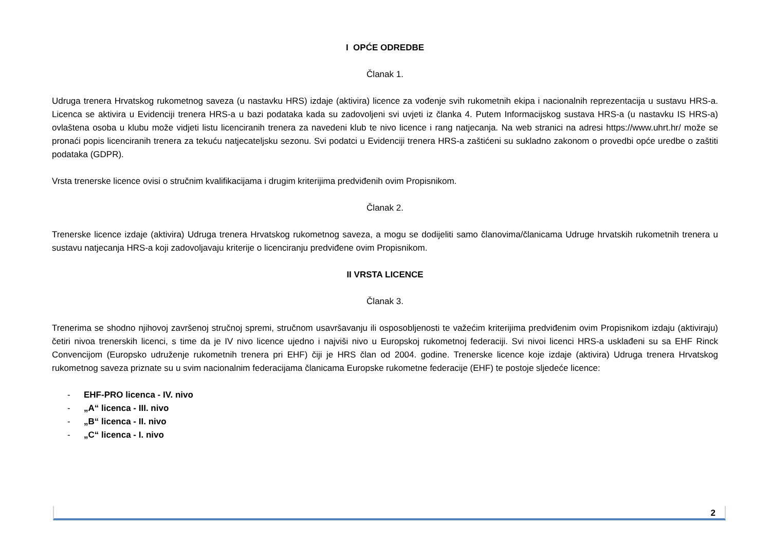I OPĆE ODREDBE
Članak 1.
Udruga trenera Hrvatskog rukometnog saveza (u nastavku HRS) izdaje (aktivira) licence za vođenje svih rukometnih ekipa i nacionalnih reprezentacija u sustavu HRS-a. Licenca se aktivira u Evidenciji trenera HRS-a u bazi podataka kada su zadovoljeni svi uvjeti iz članka 4. Putem Informacijskog sustava HRS-a (u nastavku IS HRS-a) ovlaštena osoba u klubu može vidjeti listu licenciranih trenera za navedeni klub te nivo licence i rang natjecanja. Na web stranici na adresi https://www.uhrt.hr/ može se pronaći popis licenciranih trenera za tekuću natjecateljsku sezonu. Svi podatci u Evidenciji trenera HRS-a zaštićeni su sukladno zakonom o provedbi opće uredbe o zaštiti podataka (GDPR).
Vrsta trenerske licence ovisi o stručnim kvalifikacijama i drugim kriterijima predviđenih ovim Propisnikom.
Članak 2.
Trenerske licence izdaje (aktivira) Udruga trenera Hrvatskog rukometnog saveza, a mogu se dodijeliti samo članovima/članicama Udruge hrvatskih rukometnih trenera u sustavu natjecanja HRS-a koji zadovoljavaju kriterije o licenciranju predviđene ovim Propisnikom.
II VRSTA LICENCE
Članak 3.
Trenerima se shodno njihovoj završenoj stručnoj spremi, stručnom usavršavanju ili osposobljenosti te važećim kriterijima predviđenim ovim Propisnikom izdaju (aktiviraju) četiri nivoa trenerskih licenci, s time da je IV nivo licence ujedno i najviši nivo u Europskoj rukometnoj federaciji. Svi nivoi licenci HRS-a usklađeni su sa EHF Rinck Convencijom (Europsko udruženje rukometnih trenera pri EHF) čiji je HRS član od 2004. godine. Trenerske licence koje izdaje (aktivira) Udruga trenera Hrvatskog rukometnog saveza priznate su u svim nacionalnim federacijama članicama Europske rukometne federacije (EHF) te postoje sljedeće licence:
- EHF-PRO licenca - IV. nivo
- „A“ licenca - III. nivo
- „B“ licenca - II. nivo
- „C“ licenca - I. nivo
2